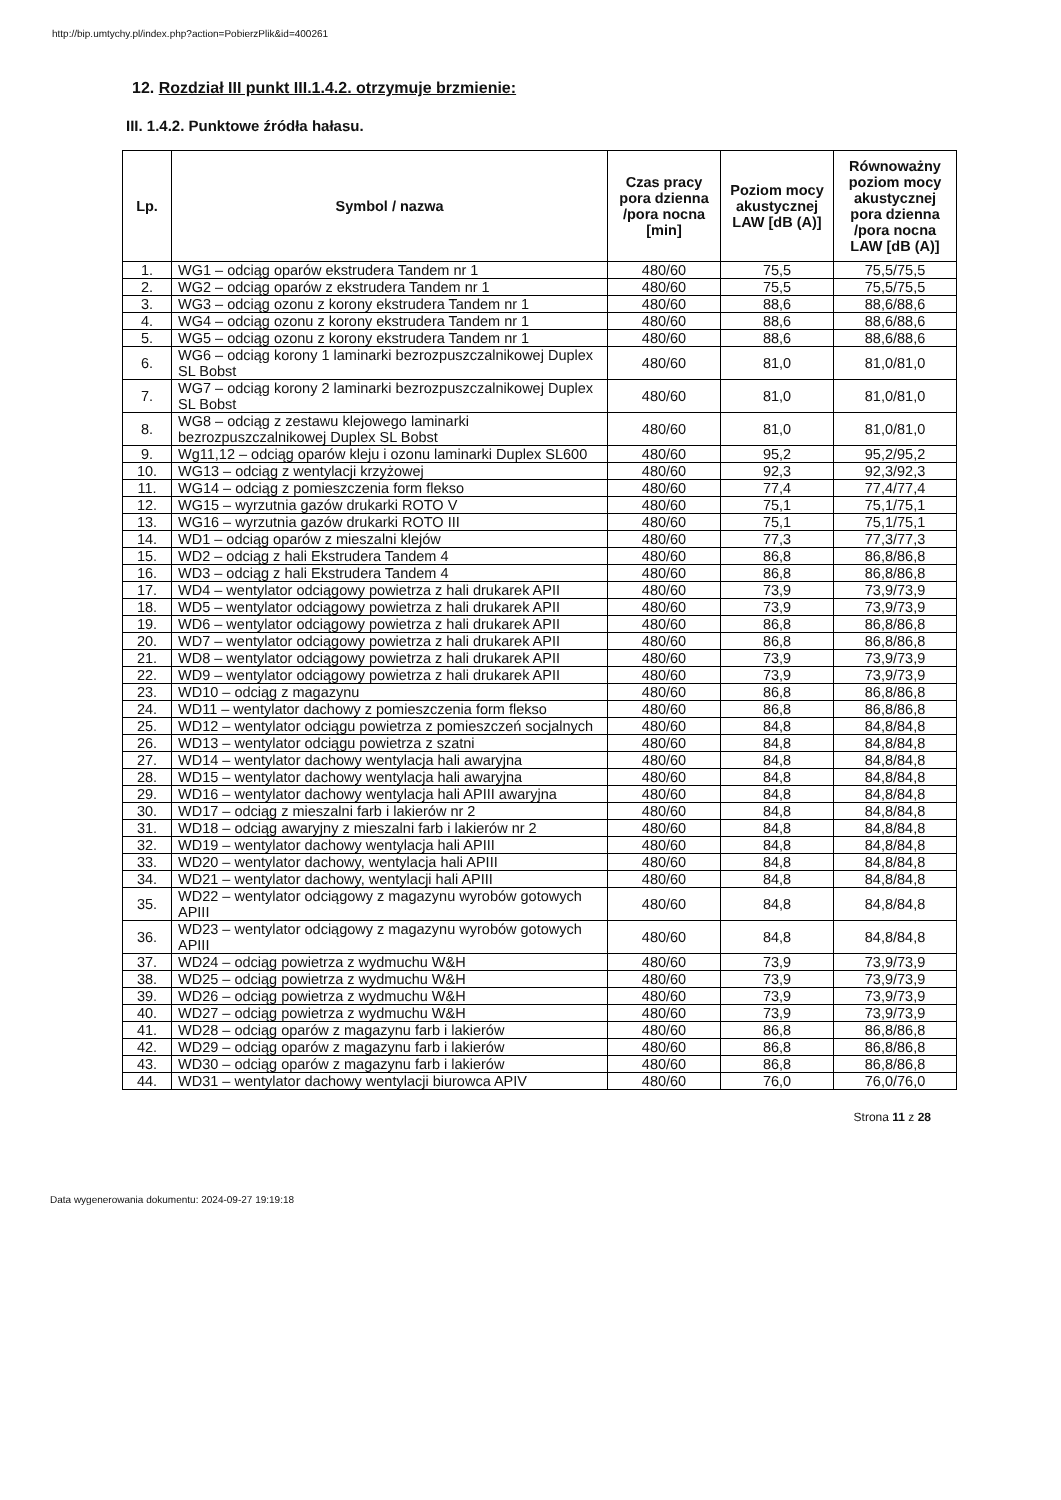http://bip.umtychy.pl/index.php?action=PobierzPlik&id=400261
12. Rozdział III punkt III.1.4.2. otrzymuje brzmienie:
III. 1.4.2. Punktowe źródła hałasu.
| Lp. | Symbol / nazwa | Czas pracy pora dzienna /pora nocna [min] | Poziom mocy akustycznej LAW [dB (A)] | Równoważny poziom mocy akustycznej pora dzienna /pora nocna LAW [dB (A)] |
| --- | --- | --- | --- | --- |
| 1. | WG1 – odciąg oparów ekstrudera Tandem nr 1 | 480/60 | 75,5 | 75,5/75,5 |
| 2. | WG2 – odciąg oparów z ekstrudera Tandem nr 1 | 480/60 | 75,5 | 75,5/75,5 |
| 3. | WG3 – odciąg ozonu z korony ekstrudera Tandem nr 1 | 480/60 | 88,6 | 88,6/88,6 |
| 4. | WG4 – odciąg ozonu z korony ekstrudera Tandem nr 1 | 480/60 | 88,6 | 88,6/88,6 |
| 5. | WG5 – odciąg ozonu z korony ekstrudera Tandem nr 1 | 480/60 | 88,6 | 88,6/88,6 |
| 6. | WG6 – odciąg korony 1 laminarki bezrozpuszczalnikowej Duplex SL Bobst | 480/60 | 81,0 | 81,0/81,0 |
| 7. | WG7 – odciąg korony 2 laminarki bezrozpuszczalnikowej Duplex SL Bobst | 480/60 | 81,0 | 81,0/81,0 |
| 8. | WG8 – odciąg z zestawu klejowego laminarki bezrozpuszczalnikowej Duplex SL Bobst | 480/60 | 81,0 | 81,0/81,0 |
| 9. | Wg11,12 – odciąg oparów kleju i ozonu laminarki Duplex SL600 | 480/60 | 95,2 | 95,2/95,2 |
| 10. | WG13 – odciąg z wentylacji krzyżowej | 480/60 | 92,3 | 92,3/92,3 |
| 11. | WG14 – odciąg z pomieszczenia form flekso | 480/60 | 77,4 | 77,4/77,4 |
| 12. | WG15 – wyrzutnia gazów drukarki ROTO V | 480/60 | 75,1 | 75,1/75,1 |
| 13. | WG16 – wyrzutnia gazów drukarki ROTO III | 480/60 | 75,1 | 75,1/75,1 |
| 14. | WD1 – odciąg oparów z mieszalni klejów | 480/60 | 77,3 | 77,3/77,3 |
| 15. | WD2 – odciąg z hali Ekstrudera Tandem 4 | 480/60 | 86,8 | 86,8/86,8 |
| 16. | WD3 – odciąg z hali Ekstrudera Tandem 4 | 480/60 | 86,8 | 86,8/86,8 |
| 17. | WD4 – wentylator odciągowy powietrza z hali drukarek APII | 480/60 | 73,9 | 73,9/73,9 |
| 18. | WD5 – wentylator odciągowy powietrza z hali drukarek APII | 480/60 | 73,9 | 73,9/73,9 |
| 19. | WD6 – wentylator odciągowy powietrza z hali drukarek APII | 480/60 | 86,8 | 86,8/86,8 |
| 20. | WD7 – wentylator odciągowy powietrza z hali drukarek APII | 480/60 | 86,8 | 86,8/86,8 |
| 21. | WD8 – wentylator odciągowy powietrza z hali drukarek APII | 480/60 | 73,9 | 73,9/73,9 |
| 22. | WD9 – wentylator odciągowy powietrza z hali drukarek APII | 480/60 | 73,9 | 73,9/73,9 |
| 23. | WD10 – odciąg z magazynu | 480/60 | 86,8 | 86,8/86,8 |
| 24. | WD11 – wentylator dachowy z pomieszczenia form flekso | 480/60 | 86,8 | 86,8/86,8 |
| 25. | WD12 – wentylator odciągu powietrza z pomieszczeń socjalnych | 480/60 | 84,8 | 84,8/84,8 |
| 26. | WD13 – wentylator odciągu powietrza z szatni | 480/60 | 84,8 | 84,8/84,8 |
| 27. | WD14 – wentylator dachowy wentylacja hali awaryjna | 480/60 | 84,8 | 84,8/84,8 |
| 28. | WD15 – wentylator dachowy wentylacja hali awaryjna | 480/60 | 84,8 | 84,8/84,8 |
| 29. | WD16 – wentylator dachowy wentylacja hali APIII awaryjna | 480/60 | 84,8 | 84,8/84,8 |
| 30. | WD17 – odciąg z mieszalni farb i lakierów nr 2 | 480/60 | 84,8 | 84,8/84,8 |
| 31. | WD18 – odciąg awaryjny z mieszalni farb i lakierów nr 2 | 480/60 | 84,8 | 84,8/84,8 |
| 32. | WD19 – wentylator dachowy wentylacja hali APIII | 480/60 | 84,8 | 84,8/84,8 |
| 33. | WD20 – wentylator dachowy, wentylacja hali APIII | 480/60 | 84,8 | 84,8/84,8 |
| 34. | WD21 – wentylator dachowy, wentylacji hali APIII | 480/60 | 84,8 | 84,8/84,8 |
| 35. | WD22 – wentylator odciągowy z magazynu wyrobów gotowych APIII | 480/60 | 84,8 | 84,8/84,8 |
| 36. | WD23 – wentylator odciągowy z magazynu wyrobów gotowych APIII | 480/60 | 84,8 | 84,8/84,8 |
| 37. | WD24 – odciąg powietrza z wydmuchu W&H | 480/60 | 73,9 | 73,9/73,9 |
| 38. | WD25 – odciąg powietrza z wydmuchu W&H | 480/60 | 73,9 | 73,9/73,9 |
| 39. | WD26 – odciąg powietrza z wydmuchu W&H | 480/60 | 73,9 | 73,9/73,9 |
| 40. | WD27 – odciąg powietrza z wydmuchu W&H | 480/60 | 73,9 | 73,9/73,9 |
| 41. | WD28 – odciąg oparów z magazynu farb i lakierów | 480/60 | 86,8 | 86,8/86,8 |
| 42. | WD29 – odciąg oparów z magazynu farb i lakierów | 480/60 | 86,8 | 86,8/86,8 |
| 43. | WD30 – odciąg oparów z magazynu farb i lakierów | 480/60 | 86,8 | 86,8/86,8 |
| 44. | WD31 – wentylator dachowy wentylacji biurowca APIV | 480/60 | 76,0 | 76,0/76,0 |
Strona 11 z 28
Data wygenerowania dokumentu: 2024-09-27 19:19:18